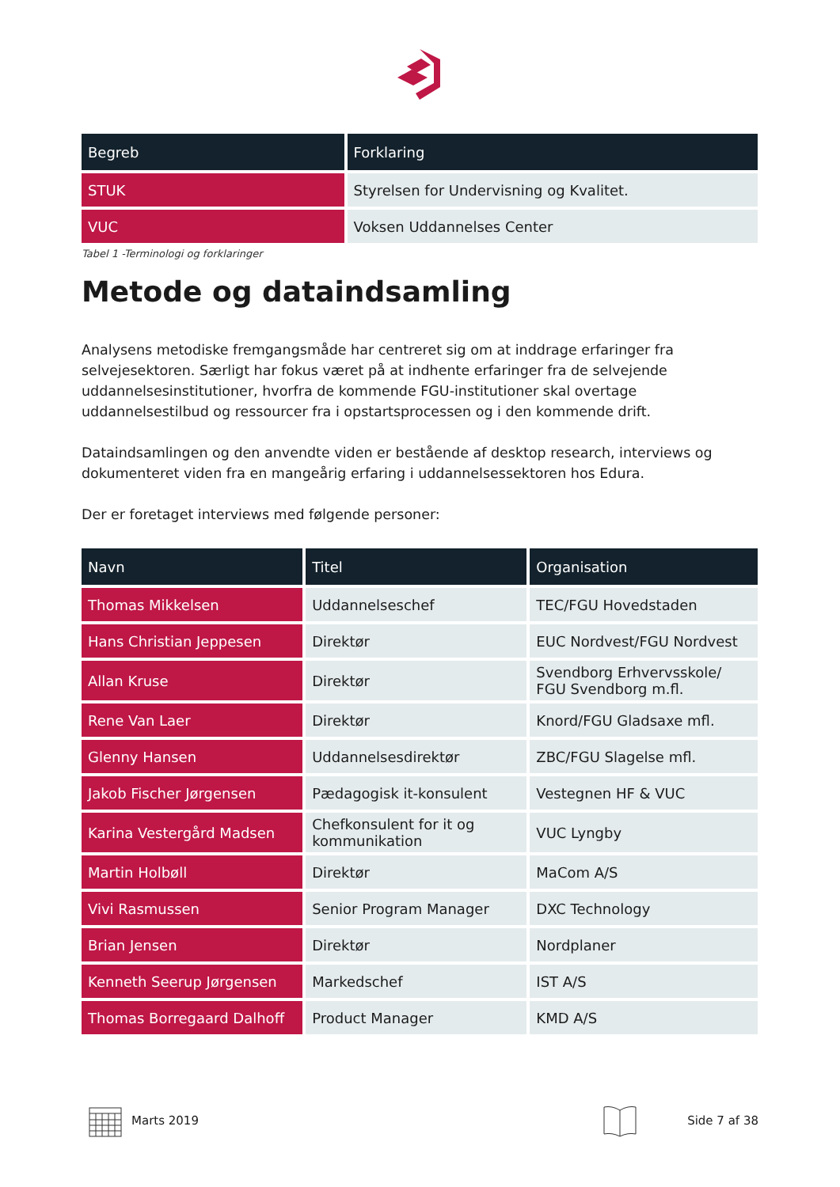| Begreb | Forklaring |
| --- | --- |
| STUK | Styrelsen for Undervisning og Kvalitet. |
| VUC | Voksen Uddannelses Center |
Tabel 1 -Terminologi og forklaringer
Metode og dataindsamling
Analysens metodiske fremgangsmåde har centreret sig om at inddrage erfaringer fra selvejesektoren. Særligt har fokus været på at indhente erfaringer fra de selvejende uddannelsesinstitutioner, hvorfra de kommende FGU-institutioner skal overtage uddannelsestilbud og ressourcer fra i opstartsprocessen og i den kommende drift.
Dataindsamlingen og den anvendte viden er bestående af desktop research, interviews og dokumenteret viden fra en mangeårig erfaring i uddannelsessektoren hos Edura.
Der er foretaget interviews med følgende personer:
| Navn | Titel | Organisation |
| --- | --- | --- |
| Thomas Mikkelsen | Uddannelseschef | TEC/FGU Hovedstaden |
| Hans Christian Jeppesen | Direktør | EUC Nordvest/FGU Nordvest |
| Allan Kruse | Direktør | Svendborg Erhvervsskole/ FGU Svendborg m.fl. |
| Rene Van Laer | Direktør | Knord/FGU Gladsaxe mfl. |
| Glenny Hansen | Uddannelsesdirektør | ZBC/FGU Slagelse mfl. |
| Jakob Fischer Jørgensen | Pædagogisk it-konsulent | Vestegnen HF & VUC |
| Karina Vestergård Madsen | Chefkonsulent for it og kommunikation | VUC Lyngby |
| Martin Holbøll | Direktør | MaCom A/S |
| Vivi Rasmussen | Senior Program Manager | DXC Technology |
| Brian Jensen | Direktør | Nordplaner |
| Kenneth Seerup Jørgensen | Markedschef | IST A/S |
| Thomas Borregaard Dalhoff | Product Manager | KMD A/S |
Marts 2019 Side 7 af 38